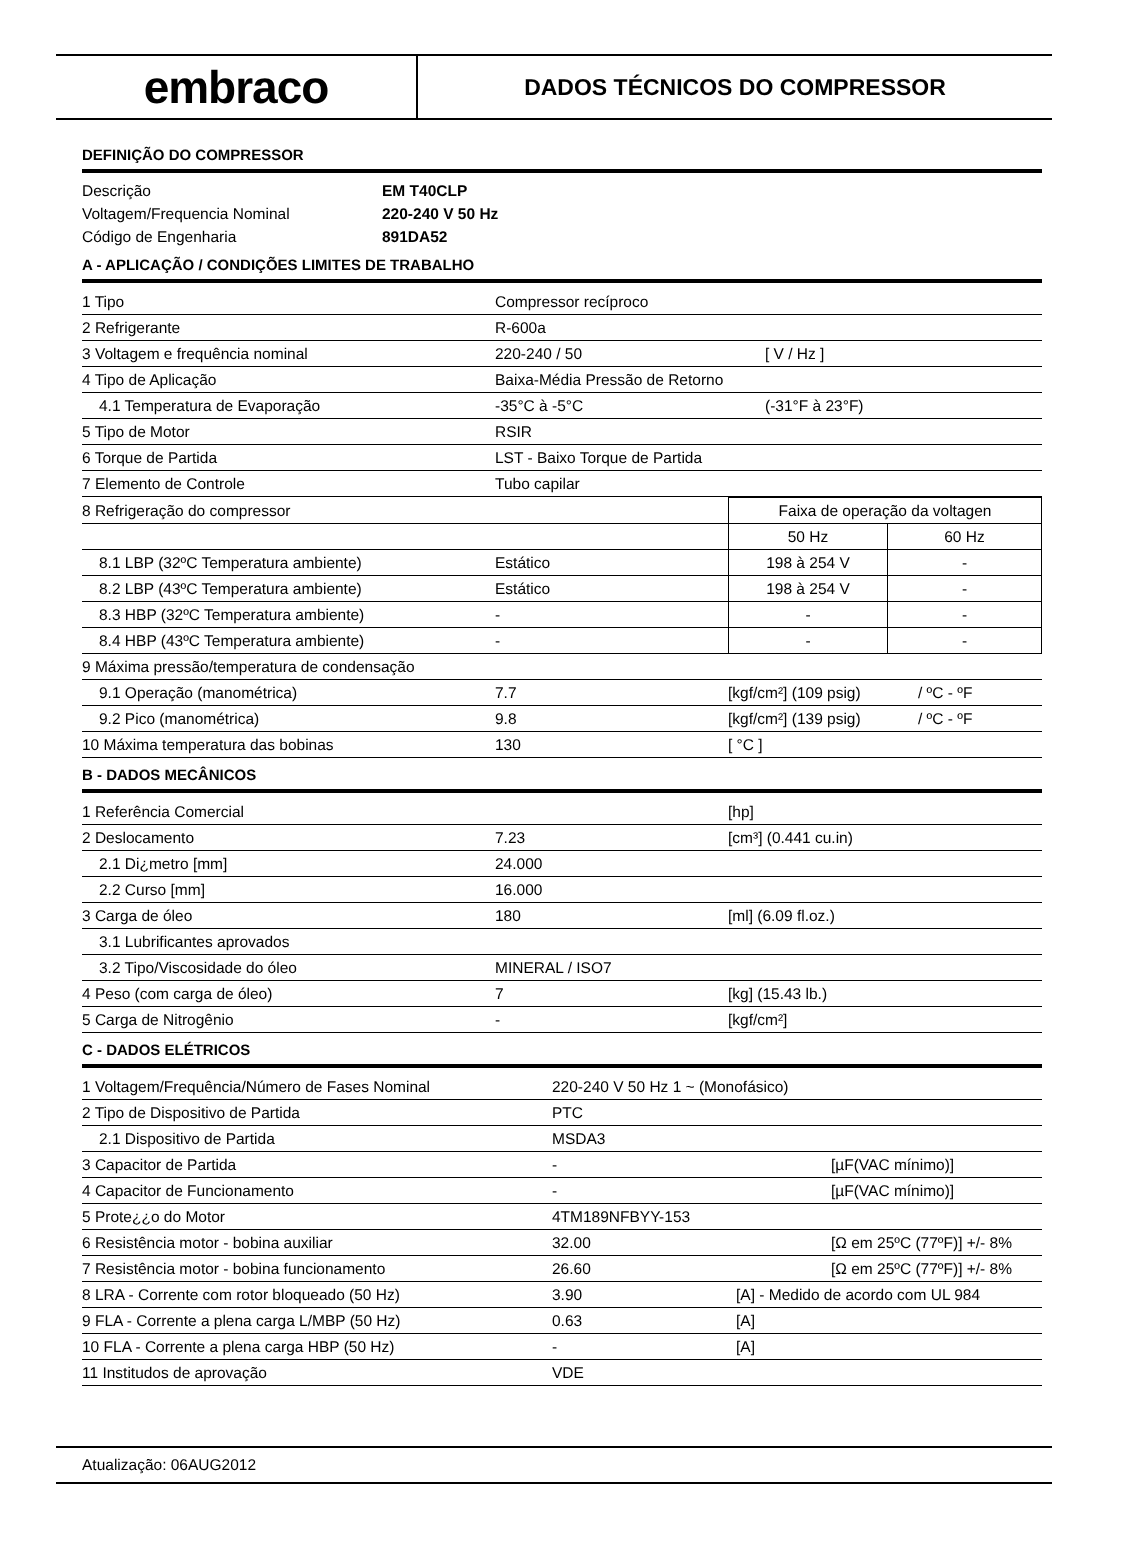embraco
DADOS TÉCNICOS DO COMPRESSOR
DEFINIÇÃO DO COMPRESSOR
| Descrição | EM T40CLP |
| Voltagem/Frequencia Nominal | 220-240 V 50 Hz |
| Código de Engenharia | 891DA52 |
A - APLICAÇÃO / CONDIÇÕES LIMITES DE TRABALHO
| 1 Tipo | Compressor recíproco | |
| 2 Refrigerante | R-600a | |
| 3 Voltagem e frequência nominal | 220-240 / 50 | [ V / Hz ] |
| 4 Tipo de Aplicação | Baixa-Média Pressão de Retorno | |
| 4.1 Temperatura de Evaporação | -35°C à -5°C | (-31°F à 23°F) |
| 5 Tipo de Motor | RSIR | |
| 6 Torque de Partida | LST - Baixo Torque de Partida | |
| 7 Elemento de Controle | Tubo capilar | |
| 8 Refrigeração do compressor | | Faixa de operação da voltagen | |
| | | 50 Hz | 60 Hz |
| 8.1 LBP (32ºC Temperatura ambiente) | Estático | 198 à 254 V | - |
| 8.2 LBP (43ºC Temperatura ambiente) | Estático | 198 à 254 V | - |
| 8.3 HBP (32ºC Temperatura ambiente) | - | - | - |
| 8.4 HBP (43ºC Temperatura ambiente) | - | - | - |
| 9 Máxima pressão/temperatura de condensação | | | |
| 9.1 Operação (manométrica) | 7.7 | [kgf/cm²] (109 psig) | / ºC - ºF |
| 9.2 Pico (manométrica) | 9.8 | [kgf/cm²] (139 psig) | / ºC - ºF |
| 10 Máxima temperatura das bobinas | 130 | [ °C ] | |
B - DADOS MECÂNICOS
| 1 Referência Comercial | | [hp] |
| 2 Deslocamento | 7.23 | [cm³] (0.441 cu.in) |
| 2.1 Di¿metro [mm] | 24.000 | |
| 2.2 Curso [mm] | 16.000 | |
| 3 Carga de óleo | 180 | [ml] (6.09 fl.oz.) |
| 3.1 Lubrificantes aprovados | | |
| 3.2 Tipo/Viscosidade do óleo | MINERAL / ISO7 | |
| 4 Peso (com carga de óleo) | 7 | [kg] (15.43 lb.) |
| 5 Carga de Nitrogênio | - | [kgf/cm²] |
C - DADOS ELÉTRICOS
| 1 Voltagem/Frequência/Número de Fases Nominal | 220-240 V 50 Hz 1 ~ (Monofásico) | | |
| 2 Tipo de Dispositivo de Partida | PTC | | |
| 2.1 Dispositivo de Partida | MSDA3 | | |
| 3 Capacitor de Partida | - | | [µF(VAC mínimo)] |
| 4 Capacitor de Funcionamento | - | | [µF(VAC mínimo)] |
| 5 Prote¿¿o do Motor | 4TM189NFBYY-153 | | |
| 6 Resistência motor - bobina auxiliar | 32.00 | | [Ω em 25ºC (77ºF)] +/- 8% |
| 7 Resistência motor - bobina funcionamento | 26.60 | | [Ω em 25ºC (77ºF)] +/- 8% |
| 8 LRA - Corrente com rotor bloqueado (50 Hz) | 3.90 | [A] - Medido de acordo com UL 984 | |
| 9 FLA - Corrente a plena carga L/MBP (50 Hz) | 0.63 | [A] | |
| 10 FLA - Corrente a plena carga HBP (50 Hz) | - | [A] | |
| 11 Institudos de aprovação | VDE | | |
Atualização: 06AUG2012